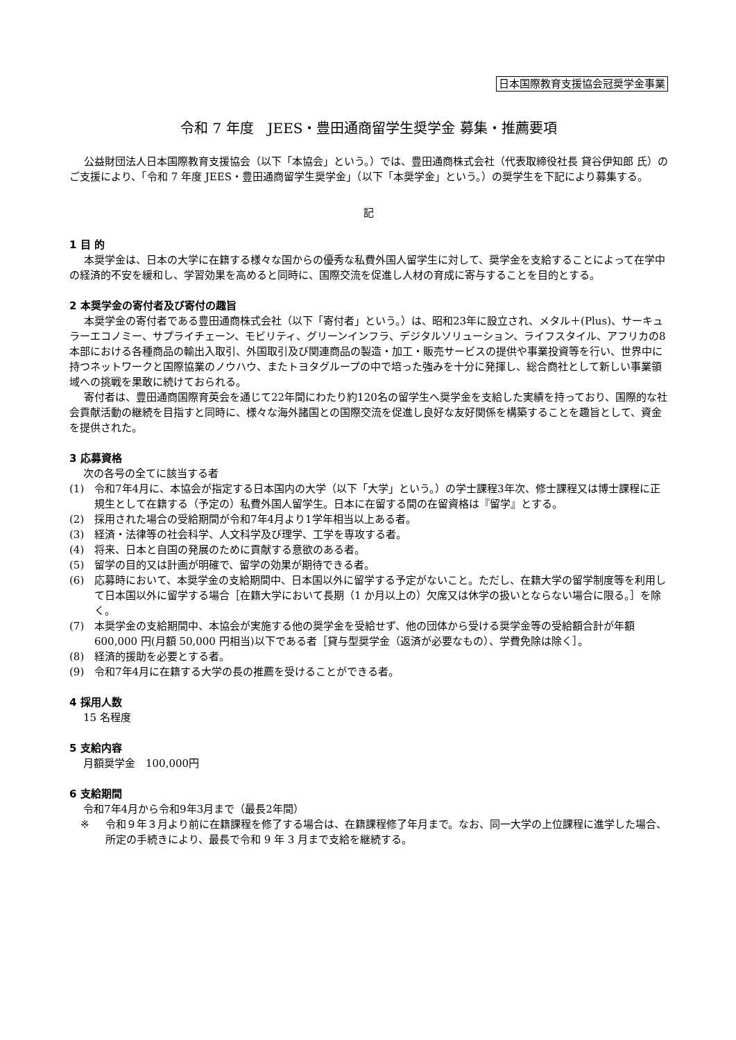日本国際教育支援協会冠奨学金事業
令和 7 年度　JEES・豊田通商留学生奨学金 募集・推薦要項
公益財団法人日本国際教育支援協会（以下「本協会」という。）では、豊田通商株式会社（代表取締役社長 貸谷伊知郎 氏）のご支援により、「令和 7 年度 JEES・豊田通商留学生奨学金」（以下「本奨学金」という。）の奨学生を下記により募集する。
記
1 目 的
本奨学金は、日本の大学に在籍する様々な国からの優秀な私費外国人留学生に対して、奨学金を支給することによって在学中の経済的不安を緩和し、学習効果を高めると同時に、国際交流を促進し人材の育成に寄与することを目的とする。
2 本奨学金の寄付者及び寄付の趣旨
本奨学金の寄付者である豊田通商株式会社（以下「寄付者」という。）は、昭和23年に設立され、メタル＋(Plus)、サーキュラーエコノミー、サプライチェーン、モビリティ、グリーンインフラ、デジタルソリューション、ライフスタイル、アフリカの8本部における各種商品の輸出入取引、外国取引及び関連商品の製造・加工・販売サービスの提供や事業投資等を行い、世界中に持つネットワークと国際協業のノウハウ、またトヨタグループの中で培った強みを十分に発揮し、総合商社として新しい事業領域への挑戦を果敢に続けておられる。
寄付者は、豊田通商国際育英会を通じて22年間にわたり約120名の留学生へ奨学金を支給した実績を持っており、国際的な社会貢献活動の継続を目指すと同時に、様々な海外諸国との国際交流を促進し良好な友好関係を構築することを趣旨として、資金を提供された。
3 応募資格
次の各号の全てに該当する者
(1) 令和7年4月に、本協会が指定する日本国内の大学（以下「大学」という。）の学士課程3年次、修士課程又は博士課程に正規生として在籍する（予定の）私費外国人留学生。日本に在留する間の在留資格は『留学』とする。
(2) 採用された場合の受給期間が令和7年4月より1学年相当以上ある者。
(3) 経済・法律等の社会科学、人文科学及び理学、工学を専攻する者。
(4) 将来、日本と自国の発展のために貢献する意欲のある者。
(5) 留学の目的又は計画が明確で、留学の効果が期待できる者。
(6) 応募時において、本奨学金の支給期間中、日本国以外に留学する予定がないこと。ただし、在籍大学の留学制度等を利用して日本国以外に留学する場合［在籍大学において長期（1 か月以上の）欠席又は休学の扱いとならない場合に限る。］を除く。
(7) 本奨学金の支給期間中、本協会が実施する他の奨学金を受給せず、他の団体から受ける奨学金等の受給額合計が年額 600,000 円(月額 50,000 円相当)以下である者［貸与型奨学金（返済が必要なもの）、学費免除は除く］。
(8) 経済的援助を必要とする者。
(9) 令和7年4月に在籍する大学の長の推薦を受けることができる者。
4 採用人数
15 名程度
5 支給内容
月額奨学金　100,000円
6 支給期間
令和7年4月から令和9年3月まで（最長2年間）
※ 令和９年３月より前に在籍課程を修了する場合は、在籍課程修了年月まで。なお、同一大学の上位課程に進学した場合、所定の手続きにより、最長で令和 9 年 3 月まで支給を継続する。